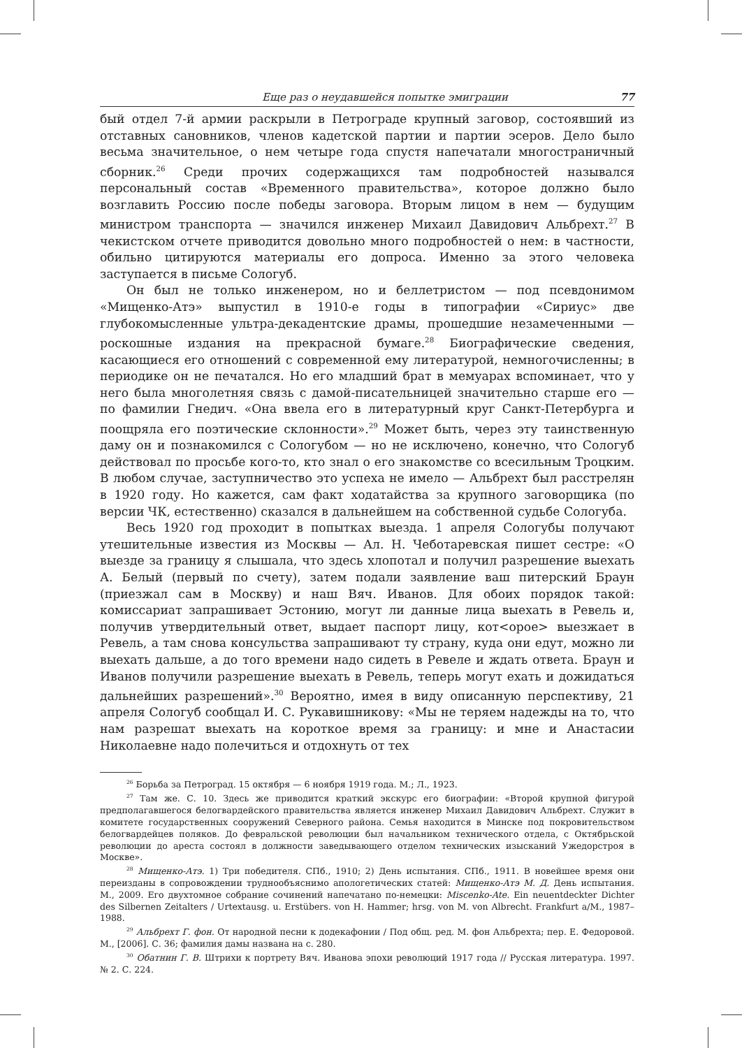Еще раз о неудавшейся попытке эмиграции 77
бый отдел 7-й армии раскрыли в Петрограде крупный заговор, состоявший из отставных сановников, членов кадетской партии и партии эсеров. Дело было весьма значительное, о нем четыре года спустя напечатали многостраничный сборник.<sup>26</sup> Среди прочих содержащихся там подробностей назывался персональный состав «Временного правительства», которое должно было возглавить Россию после победы заговора. Вторым лицом в нем — будущим министром транспорта — значился инженер Михаил Давидович Альбрехт.<sup>27</sup> В чекистском отчете приводится довольно много подробностей о нем: в частности, обильно цитируются материалы его допроса. Именно за этого человека заступается в письме Сологуб.
Он был не только инженером, но и беллетристом — под псевдонимом «Мищенко-Атэ» выпустил в 1910-е годы в типографии «Сириус» две глубокомысленные ультра-декадентские драмы, прошедшие незамеченными — роскошные издания на прекрасной бумаге.<sup>28</sup> Биографические сведения, касающиеся его отношений с современной ему литературой, немногочисленны; в периодике он не печатался. Но его младший брат в мемуарах вспоминает, что у него была многолетняя связь с дамой-писательницей значительно старше его — по фамилии Гнедич. «Она ввела его в литературный круг Санкт-Петербурга и поощряла его поэтические склонности».<sup>29</sup> Может быть, через эту таинственную даму он и познакомился с Сологубом — но не исключено, конечно, что Сологуб действовал по просьбе кого-то, кто знал о его знакомстве со всесильным Троцким. В любом случае, заступничество это успеха не имело — Альбрехт был расстрелян в 1920 году. Но кажется, сам факт ходатайства за крупного заговорщика (по версии ЧК, естественно) сказался в дальнейшем на собственной судьбе Сологуба.
Весь 1920 год проходит в попытках выезда. 1 апреля Сологубы получают утешительные известия из Москвы — Ал. Н. Чеботаревская пишет сестре: «О выезде за границу я слышала, что здесь хлопотал и получил разрешение выехать А. Белый (первый по счету), затем подали заявление ваш питерский Браун (приезжал сам в Москву) и наш Вяч. Иванов. Для обоих порядок такой: комиссариат запрашивает Эстонию, могут ли данные лица выехать в Ревель и, получив утвердительный ответ, выдает паспорт лицу, кот<орое> выезжает в Ревель, а там снова консульства запрашивают ту страну, куда они едут, можно ли выехать дальше, а до того времени надо сидеть в Ревеле и ждать ответа. Браун и Иванов получили разрешение выехать в Ревель, теперь могут ехать и дожидаться дальнейших разрешений».<sup>30</sup> Вероятно, имея в виду описанную перспективу, 21 апреля Сологуб сообщал И. С. Рукавишникову: «Мы не теряем надежды на то, что нам разрешат выехать на короткое время за границу: и мне и Анастасии Николаевне надо полечиться и отдохнуть от тех
<sup>26</sup> Борьба за Петроград. 15 октября — 6 ноября 1919 года. М.; Л., 1923.
<sup>27</sup> Там же. С. 10. Здесь же приводится краткий экскурс его биографии: «Второй крупной фигурой предполагавшегося белогвардейского правительства является инженер Михаил Давидович Альбрехт. Служит в комитете государственных сооружений Северного района. Семья находится в Минске под покровительством белогвардейцев поляков. До февральской революции был начальником технического отдела, с Октябрьской революции до ареста состоял в должности заведывающего отделом технических изысканий Ужедорстроя в Москве».
<sup>28</sup> Мищенко-Атэ. 1) Три победителя. СПб., 1910; 2) День испытания. СПб., 1911. В новейшее время они переизданы в сопровождении труднообъяснимо апологетических статей: Мищенко-Атэ М. Д. День испытания. М., 2009. Его двухтомное собрание сочинений напечатано по-немецки: Miscenko-Ate. Ein neuentdeckter Dichter des Silbernen Zeitalters / Urtextausg. u. Erstübers. von H. Hammer; hrsg. von M. von Albrecht. Frankfurt a/M., 1987–1988.
<sup>29</sup> Альбрехт Г. фон. От народной песни к додекафонии / Под общ. ред. М. фон Альбрехта; пер. Е. Федоровой. М., [2006]. С. 36; фамилия дамы названа на с. 280.
<sup>30</sup> Обатнин Г. В. Штрихи к портрету Вяч. Иванова эпохи революций 1917 года // Русская литература. 1997. № 2. С. 224.